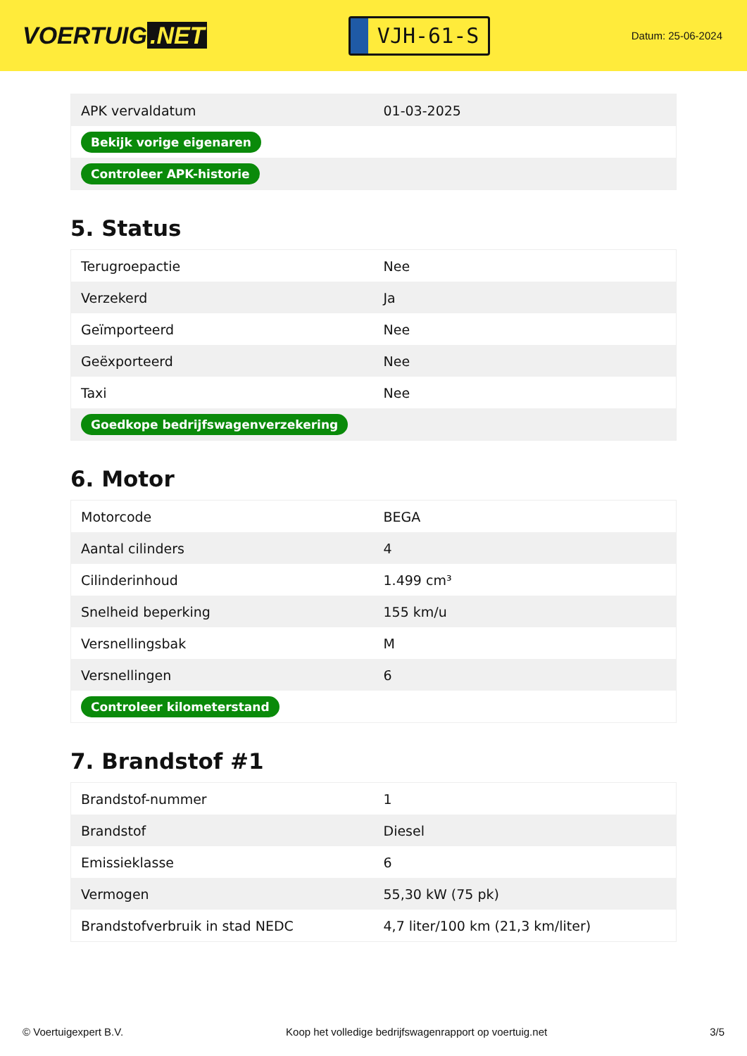VOERTUIG.NET
VJH-61-S
Datum: 25-06-2024
| APK vervaldatum | 01-03-2025 |
| Bekijk vorige eigenaren | |
| Controleer APK-historie | |
5. Status
| Terugroepactie | Nee |
| Verzekerd | Ja |
| Geïmporteerd | Nee |
| Geëxporteerd | Nee |
| Taxi | Nee |
| Goedkope bedrijfswagenverzekering | |
6. Motor
| Motorcode | BEGA |
| Aantal cilinders | 4 |
| Cilinderinhoud | 1.499 cm³ |
| Snelheid beperking | 155 km/u |
| Versnellingsbak | M |
| Versnellingen | 6 |
| Controleer kilometerstand | |
7. Brandstof #1
| Brandstof-nummer | 1 |
| Brandstof | Diesel |
| Emissieklasse | 6 |
| Vermogen | 55,30 kW (75 pk) |
| Brandstofverbruik in stad NEDC | 4,7 liter/100 km (21,3 km/liter) |
© Voertuigexpert B.V. Koop het volledige bedrijfswagenrapport op voertuig.net 3/5